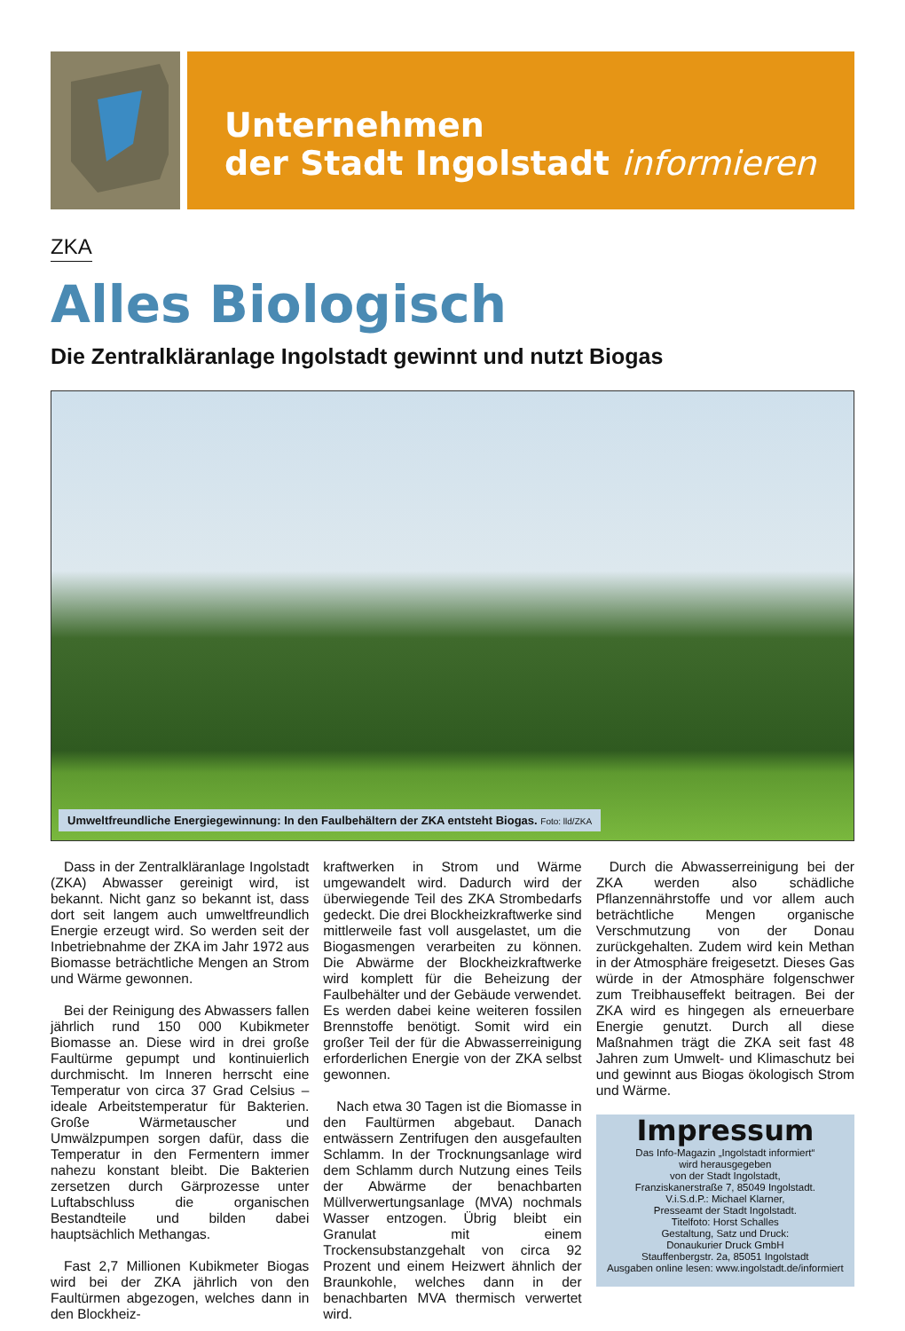Unternehmen
der Stadt Ingolstadt informieren
ZKA
Alles Biologisch
Die Zentralkläranlage Ingolstadt gewinnt und nutzt Biogas
Umweltfreundliche Energiegewinnung: In den Faulbehältern der ZKA entsteht Biogas. Foto: lld/ZKA
Dass in der Zentralkläranlage Ingolstadt (ZKA) Abwasser gereinigt wird, ist bekannt. Nicht ganz so bekannt ist, dass dort seit langem auch umweltfreundlich Energie erzeugt wird. So werden seit der Inbetriebnahme der ZKA im Jahr 1972 aus Biomasse beträchtliche Mengen an Strom und Wärme gewonnen.
Bei der Reinigung des Abwassers fallen jährlich rund 150 000 Kubikmeter Biomasse an. Diese wird in drei große Faultürme gepumpt und kontinuierlich durchmischt. Im Inneren herrscht eine Temperatur von circa 37 Grad Celsius – ideale Arbeitstemperatur für Bakterien. Große Wärmetauscher und Umwälzpumpen sorgen dafür, dass die Temperatur in den Fermentern immer nahezu konstant bleibt. Die Bakterien zersetzen durch Gärprozesse unter Luftabschluss die organischen Bestandteile und bilden dabei hauptsächlich Methangas.
Fast 2,7 Millionen Kubikmeter Biogas wird bei der ZKA jährlich von den Faultürmen abgezogen, welches dann in den Blockheiz-
kraftwerken in Strom und Wärme umgewandelt wird. Dadurch wird der überwiegende Teil des ZKA Strombedarfs gedeckt. Die drei Blockheizkraftwerke sind mittlerweile fast voll ausgelastet, um die Biogasmengen verarbeiten zu können. Die Abwärme der Blockheizkraftwerke wird komplett für die Beheizung der Faulbehälter und der Gebäude verwendet. Es werden dabei keine weiteren fossilen Brennstoffe benötigt. Somit wird ein großer Teil der für die Abwasserreinigung erforderlichen Energie von der ZKA selbst gewonnen.
Nach etwa 30 Tagen ist die Biomasse in den Faultürmen abgebaut. Danach entwässern Zentrifugen den ausgefaulten Schlamm. In der Trocknungsanlage wird dem Schlamm durch Nutzung eines Teils der Abwärme der benachbarten Müllverwertungsanlage (MVA) nochmals Wasser entzogen. Übrig bleibt ein Granulat mit einem Trockensubstanzgehalt von circa 92 Prozent und einem Heizwert ähnlich der Braunkohle, welches dann in der benachbarten MVA thermisch verwertet wird.
Durch die Abwasserreinigung bei der ZKA werden also schädliche Pflanzennährstoffe und vor allem auch beträchtliche Mengen organische Verschmutzung von der Donau zurückgehalten. Zudem wird kein Methan in der Atmosphäre freigesetzt. Dieses Gas würde in der Atmosphäre folgenschwer zum Treibhauseffekt beitragen. Bei der ZKA wird es hingegen als erneuerbare Energie genutzt. Durch all diese Maßnahmen trägt die ZKA seit fast 48 Jahren zum Umwelt- und Klimaschutz bei und gewinnt aus Biogas ökologisch Strom und Wärme.
Impressum
Das Info-Magazin „Ingolstadt informiert“
wird herausgegeben
von der Stadt Ingolstadt,
Franziskanerstraße 7, 85049 Ingolstadt.
V.i.S.d.P.: Michael Klarner,
Presseamt der Stadt Ingolstadt.
Titelfoto: Horst Schalles
Gestaltung, Satz und Druck:
Donaukurier Druck GmbH
Stauffenbergstr. 2a, 85051 Ingolstadt
Ausgaben online lesen: www.ingolstadt.de/informiert